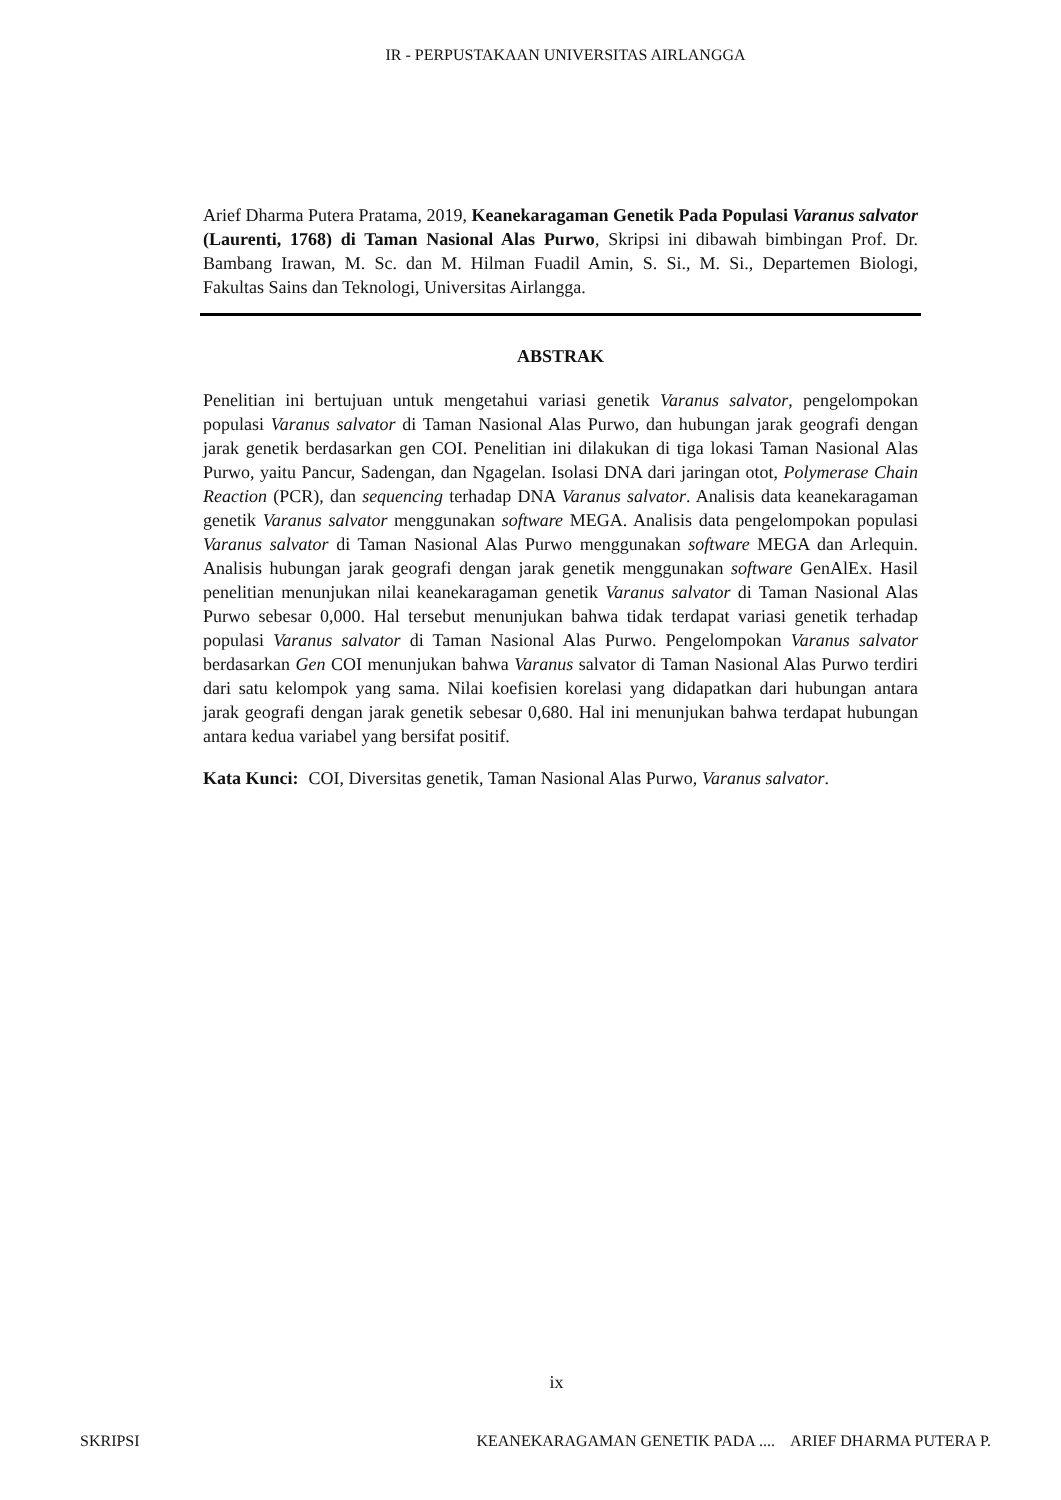IR - PERPUSTAKAAN UNIVERSITAS AIRLANGGA
Arief Dharma Putera Pratama, 2019, Keanekaragaman Genetik Pada Populasi Varanus salvator (Laurenti, 1768) di Taman Nasional Alas Purwo, Skripsi ini dibawah bimbingan Prof. Dr. Bambang Irawan, M. Sc. dan M. Hilman Fuadil Amin, S. Si., M. Si., Departemen Biologi, Fakultas Sains dan Teknologi, Universitas Airlangga.
ABSTRAK
Penelitian ini bertujuan untuk mengetahui variasi genetik Varanus salvator, pengelompokan populasi Varanus salvator di Taman Nasional Alas Purwo, dan hubungan jarak geografi dengan jarak genetik berdasarkan gen COI. Penelitian ini dilakukan di tiga lokasi Taman Nasional Alas Purwo, yaitu Pancur, Sadengan, dan Ngagelan. Isolasi DNA dari jaringan otot, Polymerase Chain Reaction (PCR), dan sequencing terhadap DNA Varanus salvator. Analisis data keanekaragaman genetik Varanus salvator menggunakan software MEGA. Analisis data pengelompokan populasi Varanus salvator di Taman Nasional Alas Purwo menggunakan software MEGA dan Arlequin. Analisis hubungan jarak geografi dengan jarak genetik menggunakan software GenAlEx. Hasil penelitian menunjukan nilai keanekaragaman genetik Varanus salvator di Taman Nasional Alas Purwo sebesar 0,000. Hal tersebut menunjukan bahwa tidak terdapat variasi genetik terhadap populasi Varanus salvator di Taman Nasional Alas Purwo. Pengelompokan Varanus salvator berdasarkan Gen COI menunjukan bahwa Varanus salvator di Taman Nasional Alas Purwo terdiri dari satu kelompok yang sama. Nilai koefisien korelasi yang didapatkan dari hubungan antara jarak geografi dengan jarak genetik sebesar 0,680. Hal ini menunjukan bahwa terdapat hubungan antara kedua variabel yang bersifat positif.
Kata Kunci: COI, Diversitas genetik, Taman Nasional Alas Purwo, Varanus salvator.
ix
SKRIPSI KEANEKARAGAMAN GENETIK PADA .... ARIEF DHARMA PUTERA P.